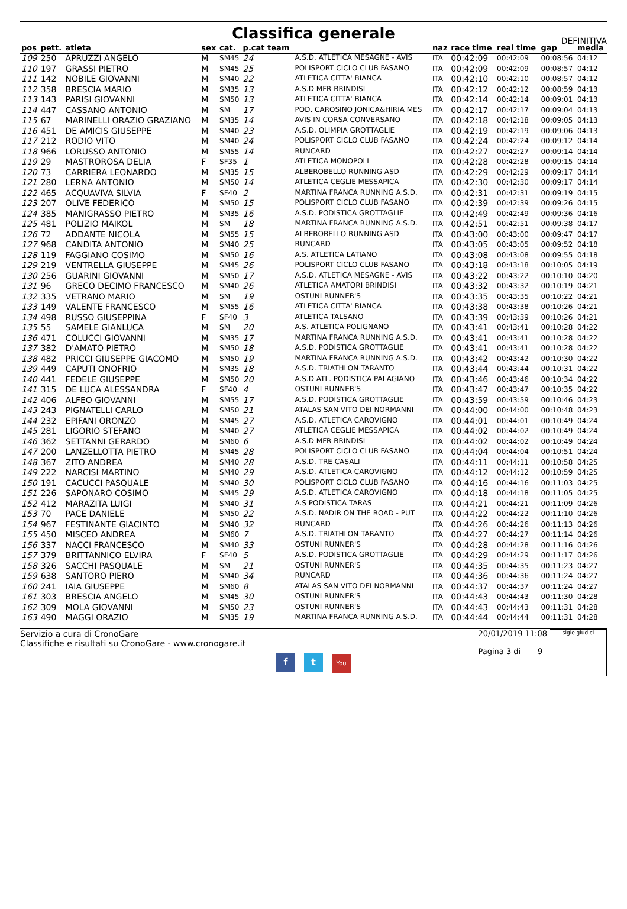Classifica generale
DEFINITIVA
| pos | pett. | atleta | sex | cat. | p.cat team | | naz | race time | real time | gap | media |
| --- | --- | --- | --- | --- | --- | --- | --- | --- | --- | --- | --- |
| 109 | 250 | APRUZZI ANGELO | M | SM45 | 24 | A.S.D. ATLETICA MESAGNE - AVIS | ITA | 00:42:09 | 00:42:09 | 00:08:56 | 04:12 |
| 110 | 197 | GRASSI PIETRO | M | SM45 | 25 | POLISPORT CICLO CLUB FASANO | ITA | 00:42:09 | 00:42:09 | 00:08:57 | 04:12 |
| 111 | 142 | NOBILE GIOVANNI | M | SM40 | 22 | ATLETICA CITTA' BIANCA | ITA | 00:42:10 | 00:42:10 | 00:08:57 | 04:12 |
| 112 | 358 | BRESCIA MARIO | M | SM35 | 13 | A.S.D MFR BRINDISI | ITA | 00:42:12 | 00:42:12 | 00:08:59 | 04:13 |
| 113 | 143 | PARISI GIOVANNI | M | SM50 | 13 | ATLETICA CITTA' BIANCA | ITA | 00:42:14 | 00:42:14 | 00:09:01 | 04:13 |
| 114 | 447 | CASSANO ANTONIO | M | SM | 17 | POD. CAROSINO JONICA&HIRIA MES | ITA | 00:42:17 | 00:42:17 | 00:09:04 | 04:13 |
| 115 | 67 | MARINELLI ORAZIO GRAZIANO | M | SM35 | 14 | AVIS IN CORSA CONVERSANO | ITA | 00:42:18 | 00:42:18 | 00:09:05 | 04:13 |
| 116 | 451 | DE AMICIS GIUSEPPE | M | SM40 | 23 | A.S.D. OLIMPIA GROTTAGLIE | ITA | 00:42:19 | 00:42:19 | 00:09:06 | 04:13 |
| 117 | 212 | RODIO VITO | M | SM40 | 24 | POLISPORT CICLO CLUB FASANO | ITA | 00:42:24 | 00:42:24 | 00:09:12 | 04:14 |
| 118 | 966 | LORUSSO ANTONIO | M | SM55 | 14 | RUNCARD | ITA | 00:42:27 | 00:42:27 | 00:09:14 | 04:14 |
| 119 | 29 | MASTROROSA DELIA | F | SF35 | 1 | ATLETICA MONOPOLI | ITA | 00:42:28 | 00:42:28 | 00:09:15 | 04:14 |
| 120 | 73 | CARRIERA LEONARDO | M | SM35 | 15 | ALBEROBELLO RUNNING ASD | ITA | 00:42:29 | 00:42:29 | 00:09:17 | 04:14 |
| 121 | 280 | LERNA ANTONIO | M | SM50 | 14 | ATLETICA CEGLIE MESSAPICA | ITA | 00:42:30 | 00:42:30 | 00:09:17 | 04:14 |
| 122 | 465 | ACQUAVIVA SILVIA | F | SF40 | 2 | MARTINA FRANCA RUNNING A.S.D. | ITA | 00:42:31 | 00:42:31 | 00:09:19 | 04:15 |
| 123 | 207 | OLIVE FEDERICO | M | SM50 | 15 | POLISPORT CICLO CLUB FASANO | ITA | 00:42:39 | 00:42:39 | 00:09:26 | 04:15 |
| 124 | 385 | MANIGRASSO PIETRO | M | SM35 | 16 | A.S.D. PODISTICA GROTTAGLIE | ITA | 00:42:49 | 00:42:49 | 00:09:36 | 04:16 |
| 125 | 481 | POLIZIO MAIKOL | M | SM | 18 | MARTINA FRANCA RUNNING A.S.D. | ITA | 00:42:51 | 00:42:51 | 00:09:38 | 04:17 |
| 126 | 72 | ADDANTE NICOLA | M | SM55 | 15 | ALBEROBELLO RUNNING ASD | ITA | 00:43:00 | 00:43:00 | 00:09:47 | 04:17 |
| 127 | 968 | CANDITA ANTONIO | M | SM40 | 25 | RUNCARD | ITA | 00:43:05 | 00:43:05 | 00:09:52 | 04:18 |
| 128 | 119 | FAGGIANO COSIMO | M | SM50 | 16 | A.S. ATLETICA LATIANO | ITA | 00:43:08 | 00:43:08 | 00:09:55 | 04:18 |
| 129 | 219 | VENTRELLA GIUSEPPE | M | SM45 | 26 | POLISPORT CICLO CLUB FASANO | ITA | 00:43:18 | 00:43:18 | 00:10:05 | 04:19 |
| 130 | 256 | GUARINI GIOVANNI | M | SM50 | 17 | A.S.D. ATLETICA MESAGNE - AVIS | ITA | 00:43:22 | 00:43:22 | 00:10:10 | 04:20 |
| 131 | 96 | GRECO DECIMO FRANCESCO | M | SM40 | 26 | ATLETICA AMATORI BRINDISI | ITA | 00:43:32 | 00:43:32 | 00:10:19 | 04:21 |
| 132 | 335 | VETRANO MARIO | M | SM | 19 | OSTUNI RUNNER'S | ITA | 00:43:35 | 00:43:35 | 00:10:22 | 04:21 |
| 133 | 149 | VALENTE FRANCESCO | M | SM55 | 16 | ATLETICA CITTA' BIANCA | ITA | 00:43:38 | 00:43:38 | 00:10:26 | 04:21 |
| 134 | 498 | RUSSO GIUSEPPINA | F | SF40 | 3 | ATLETICA TALSANO | ITA | 00:43:39 | 00:43:39 | 00:10:26 | 04:21 |
| 135 | 55 | SAMELE GIANLUCA | M | SM | 20 | A.S. ATLETICA POLIGNANO | ITA | 00:43:41 | 00:43:41 | 00:10:28 | 04:22 |
| 136 | 471 | COLUCCI GIOVANNI | M | SM35 | 17 | MARTINA FRANCA RUNNING A.S.D. | ITA | 00:43:41 | 00:43:41 | 00:10:28 | 04:22 |
| 137 | 382 | D'AMATO PIETRO | M | SM50 | 18 | A.S.D. PODISTICA GROTTAGLIE | ITA | 00:43:41 | 00:43:41 | 00:10:28 | 04:22 |
| 138 | 482 | PRICCI GIUSEPPE GIACOMO | M | SM50 | 19 | MARTINA FRANCA RUNNING A.S.D. | ITA | 00:43:42 | 00:43:42 | 00:10:30 | 04:22 |
| 139 | 449 | CAPUTI ONOFRIO | M | SM35 | 18 | A.S.D. TRIATHLON TARANTO | ITA | 00:43:44 | 00:43:44 | 00:10:31 | 04:22 |
| 140 | 441 | FEDELE GIUSEPPE | M | SM50 | 20 | A.S.D ATL. PODISTICA PALAGIANO | ITA | 00:43:46 | 00:43:46 | 00:10:34 | 04:22 |
| 141 | 315 | DE LUCA ALESSANDRA | F | SF40 | 4 | OSTUNI RUNNER'S | ITA | 00:43:47 | 00:43:47 | 00:10:35 | 04:22 |
| 142 | 406 | ALFEO GIOVANNI | M | SM55 | 17 | A.S.D. PODISTICA GROTTAGLIE | ITA | 00:43:59 | 00:43:59 | 00:10:46 | 04:23 |
| 143 | 243 | PIGNATELLI CARLO | M | SM50 | 21 | ATALAS SAN VITO DEI NORMANNI | ITA | 00:44:00 | 00:44:00 | 00:10:48 | 04:23 |
| 144 | 232 | EPIFANI ORONZO | M | SM45 | 27 | A.S.D. ATLETICA CAROVIGNO | ITA | 00:44:01 | 00:44:01 | 00:10:49 | 04:24 |
| 145 | 281 | LIGORIO STEFANO | M | SM40 | 27 | ATLETICA CEGLIE MESSAPICA | ITA | 00:44:02 | 00:44:02 | 00:10:49 | 04:24 |
| 146 | 362 | SETTANNI GERARDO | M | SM60 | 6 | A.S.D MFR BRINDISI | ITA | 00:44:02 | 00:44:02 | 00:10:49 | 04:24 |
| 147 | 200 | LANZELLOTTA PIETRO | M | SM45 | 28 | POLISPORT CICLO CLUB FASANO | ITA | 00:44:04 | 00:44:04 | 00:10:51 | 04:24 |
| 148 | 367 | ZITO ANDREA | M | SM40 | 28 | A.S.D. TRE CASALI | ITA | 00:44:11 | 00:44:11 | 00:10:58 | 04:25 |
| 149 | 222 | NARCISI MARTINO | M | SM40 | 29 | A.S.D. ATLETICA CAROVIGNO | ITA | 00:44:12 | 00:44:12 | 00:10:59 | 04:25 |
| 150 | 191 | CACUCCI PASQUALE | M | SM40 | 30 | POLISPORT CICLO CLUB FASANO | ITA | 00:44:16 | 00:44:16 | 00:11:03 | 04:25 |
| 151 | 226 | SAPONARO COSIMO | M | SM45 | 29 | A.S.D. ATLETICA CAROVIGNO | ITA | 00:44:18 | 00:44:18 | 00:11:05 | 04:25 |
| 152 | 412 | MARAZITA LUIGI | M | SM40 | 31 | A.S PODISTICA TARAS | ITA | 00:44:21 | 00:44:21 | 00:11:09 | 04:26 |
| 153 | 70 | PACE DANIELE | M | SM50 | 22 | A.S.D. NADIR ON THE ROAD - PUT | ITA | 00:44:22 | 00:44:22 | 00:11:10 | 04:26 |
| 154 | 967 | FESTINANTE GIACINTO | M | SM40 | 32 | RUNCARD | ITA | 00:44:26 | 00:44:26 | 00:11:13 | 04:26 |
| 155 | 450 | MISCEO ANDREA | M | SM60 | 7 | A.S.D. TRIATHLON TARANTO | ITA | 00:44:27 | 00:44:27 | 00:11:14 | 04:26 |
| 156 | 337 | NACCI FRANCESCO | M | SM40 | 33 | OSTUNI RUNNER'S | ITA | 00:44:28 | 00:44:28 | 00:11:16 | 04:26 |
| 157 | 379 | BRITTANNICO ELVIRA | F | SF40 | 5 | A.S.D. PODISTICA GROTTAGLIE | ITA | 00:44:29 | 00:44:29 | 00:11:17 | 04:26 |
| 158 | 326 | SACCHI PASQUALE | M | SM | 21 | OSTUNI RUNNER'S | ITA | 00:44:35 | 00:44:35 | 00:11:23 | 04:27 |
| 159 | 638 | SANTORO PIERO | M | SM40 | 34 | RUNCARD | ITA | 00:44:36 | 00:44:36 | 00:11:24 | 04:27 |
| 160 | 241 | IAIA GIUSEPPE | M | SM60 | 8 | ATALAS SAN VITO DEI NORMANNI | ITA | 00:44:37 | 00:44:37 | 00:11:24 | 04:27 |
| 161 | 303 | BRESCIA ANGELO | M | SM45 | 30 | OSTUNI RUNNER'S | ITA | 00:44:43 | 00:44:43 | 00:11:30 | 04:28 |
| 162 | 309 | MOLA GIOVANNI | M | SM50 | 23 | OSTUNI RUNNER'S | ITA | 00:44:43 | 00:44:43 | 00:11:31 | 04:28 |
| 163 | 490 | MAGGI ORAZIO | M | SM35 | 19 | MARTINA FRANCA RUNNING A.S.D. | ITA | 00:44:44 | 00:44:44 | 00:11:31 | 04:28 |
Servizio a cura di CronoGare
Classifiche e risultati su CronoGare - www.cronogare.it
20/01/2019 11:08
Pagina 3 di 9
sigle giudici
f t You